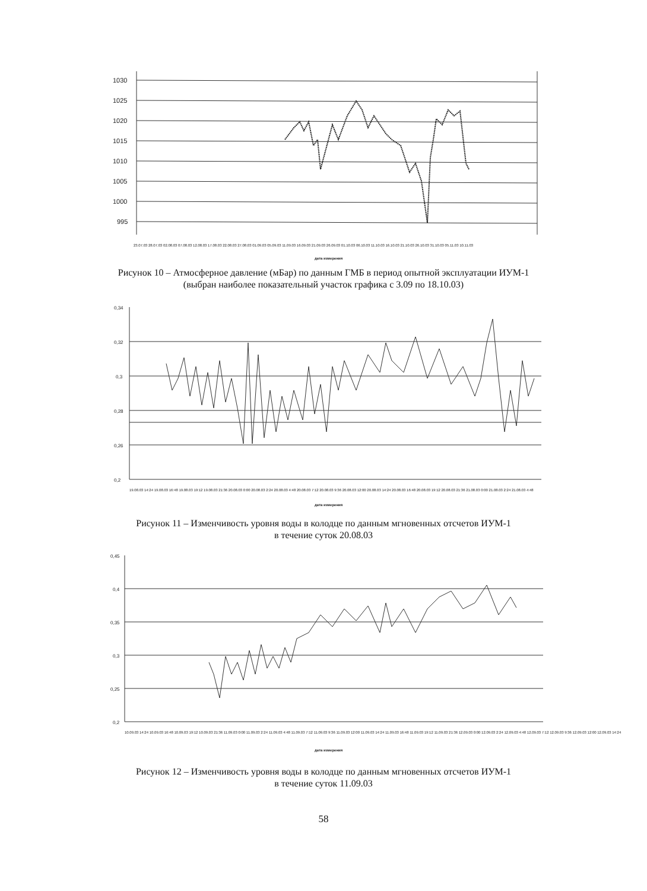1030
1025
1020
1015
1010
1005
1000
995
23.07.03 28.07.03 02.08.03 07.08.03 12.08.03 17.08.03 22.08.03 27.08.03 01.09.03 05.09.03 11.09.03 16.09.03 21.09.03 26.09.03 01.10.03 06.10.03 11.10.03 16.10.03 21.10.03 26.10.03 31.10.03 05.11.03 10.11.03
дата измерения
Рисунок 10 – Атмосферное давление (мБар) по данным ГМБ в период опытной эксплуатации ИУМ-1
(выбран наиболее показательный участок графика с 3.09 по 18.10.03)
0,34
0,32
0,3
0,28
0,26
0,2
19.08.03 14:24 19.08.03 16:48 19.08.03 19:12 19.08.03 21:36 20.08.03 0:00 20.08.03 2:24 20.08.03 4:48 20.08.03 7:12 20.08.03 9:36 20.08.03 12:00 20.08.03 14:24 20.08.03 16:48 20.08.03 19:12 20.08.03 21:36 21.08.03 0:00 21.08.03 2:24 21.08.03 4:48
дата измерения
Рисунок 11 – Изменчивость уровня воды в колодце по данным мгновенных отсчетов ИУМ-1
в течение суток 20.08.03
0,45
0,4
0,35
0,3
0,25
0,2
10.09.03 14:24 10.09.03 16:48 10.09.03 19:12 10.09.03 21:36 11.09.03 0:00 11.09.03 2:24 11.09.03 4:48 11.09.03 7:12 11.09.03 9:36 11.09.03 12:00 11.09.03 14:24 11.09.03 16:48 11.09.03 19:12 11.09.03 21:36 12.09.03 0:00 12.09.03 2:24 12.09.03 4:48 12.09.03 7:12 12.09.03 9:36 12.09.03 12:00 12.09.03 14:24
дата измерения
Рисунок 12 – Изменчивость уровня воды в колодце по данным мгновенных отсчетов ИУМ-1
в течение суток 11.09.03
58